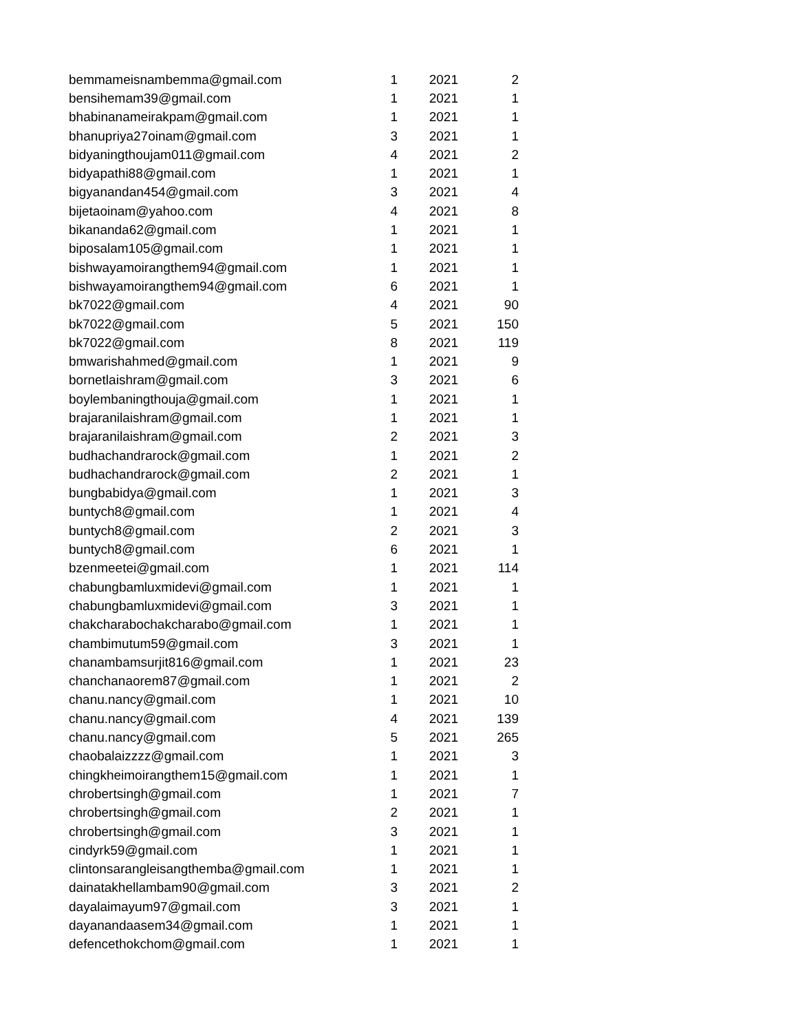| bemmameisnambemma@gmail.com | 1 | 2021 | 2 |
| bensihemam39@gmail.com | 1 | 2021 | 1 |
| bhabinanameirakpam@gmail.com | 1 | 2021 | 1 |
| bhanupriya27oinam@gmail.com | 3 | 2021 | 1 |
| bidyaningthoujam011@gmail.com | 4 | 2021 | 2 |
| bidyapathi88@gmail.com | 1 | 2021 | 1 |
| bigyanandan454@gmail.com | 3 | 2021 | 4 |
| bijetaoinam@yahoo.com | 4 | 2021 | 8 |
| bikananda62@gmail.com | 1 | 2021 | 1 |
| biposalam105@gmail.com | 1 | 2021 | 1 |
| bishwayamoirangthem94@gmail.com | 1 | 2021 | 1 |
| bishwayamoirangthem94@gmail.com | 6 | 2021 | 1 |
| bk7022@gmail.com | 4 | 2021 | 90 |
| bk7022@gmail.com | 5 | 2021 | 150 |
| bk7022@gmail.com | 8 | 2021 | 119 |
| bmwarishahmed@gmail.com | 1 | 2021 | 9 |
| bornetlaishram@gmail.com | 3 | 2021 | 6 |
| boylembaningthouja@gmail.com | 1 | 2021 | 1 |
| brajaranilaishram@gmail.com | 1 | 2021 | 1 |
| brajaranilaishram@gmail.com | 2 | 2021 | 3 |
| budhachandrarock@gmail.com | 1 | 2021 | 2 |
| budhachandrarock@gmail.com | 2 | 2021 | 1 |
| bungbabidya@gmail.com | 1 | 2021 | 3 |
| buntych8@gmail.com | 1 | 2021 | 4 |
| buntych8@gmail.com | 2 | 2021 | 3 |
| buntych8@gmail.com | 6 | 2021 | 1 |
| bzenmeetei@gmail.com | 1 | 2021 | 114 |
| chabungbamluxmidevi@gmail.com | 1 | 2021 | 1 |
| chabungbamluxmidevi@gmail.com | 3 | 2021 | 1 |
| chakcharabochakcharabo@gmail.com | 1 | 2021 | 1 |
| chambimutum59@gmail.com | 3 | 2021 | 1 |
| chanambamsurjit816@gmail.com | 1 | 2021 | 23 |
| chanchanaorem87@gmail.com | 1 | 2021 | 2 |
| chanu.nancy@gmail.com | 1 | 2021 | 10 |
| chanu.nancy@gmail.com | 4 | 2021 | 139 |
| chanu.nancy@gmail.com | 5 | 2021 | 265 |
| chaobalaizzzz@gmail.com | 1 | 2021 | 3 |
| chingkheimoirangthem15@gmail.com | 1 | 2021 | 1 |
| chrobertsingh@gmail.com | 1 | 2021 | 7 |
| chrobertsingh@gmail.com | 2 | 2021 | 1 |
| chrobertsingh@gmail.com | 3 | 2021 | 1 |
| cindyrk59@gmail.com | 1 | 2021 | 1 |
| clintonsarangleisangthemba@gmail.com | 1 | 2021 | 1 |
| dainatakhellambam90@gmail.com | 3 | 2021 | 2 |
| dayalaimayum97@gmail.com | 3 | 2021 | 1 |
| dayanandaasem34@gmail.com | 1 | 2021 | 1 |
| defencethokchom@gmail.com | 1 | 2021 | 1 |